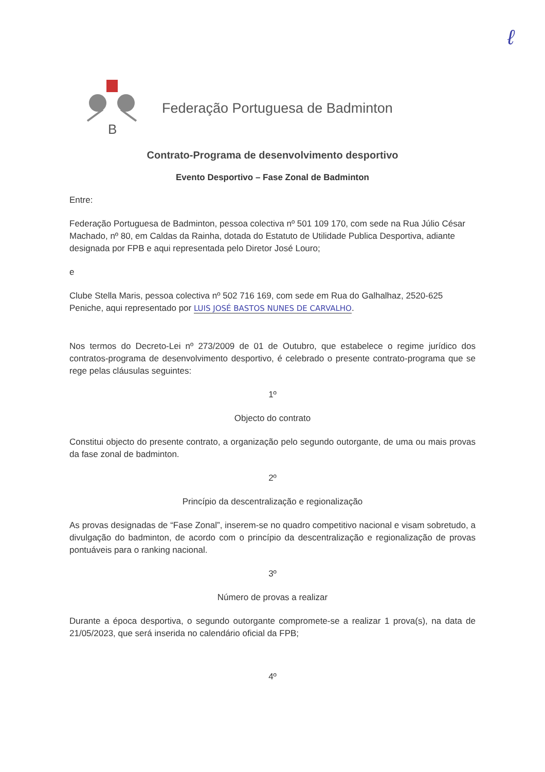ℓ
B
Federação Portuguesa de Badminton
Contrato-Programa de desenvolvimento desportivo
Evento Desportivo – Fase Zonal de Badminton
Entre:
Federação Portuguesa de Badminton, pessoa colectiva nº 501 109 170, com sede na Rua Júlio César Machado, nº 80, em Caldas da Rainha, dotada do Estatuto de Utilidade Publica Desportiva, adiante designada por FPB e aqui representada pelo Diretor José Louro;
e
Clube Stella Maris, pessoa colectiva nº 502 716 169, com sede em Rua do Galhalhaz, 2520-625 Peniche, aqui representado por LUIS JOSÉ BASTOS NUNES DE CARVALHO.
Nos termos do Decreto-Lei nº 273/2009 de 01 de Outubro, que estabelece o regime jurídico dos contratos-programa de desenvolvimento desportivo, é celebrado o presente contrato-programa que se rege pelas cláusulas seguintes:
1º
Objecto do contrato
Constitui objecto do presente contrato, a organização pelo segundo outorgante, de uma ou mais provas da fase zonal de badminton.
2º
Princípio da descentralização e regionalização
As provas designadas de “Fase Zonal”, inserem-se no quadro competitivo nacional e visam sobretudo, a divulgação do badminton, de acordo com o princípio da descentralização e regionalização de provas pontuáveis para o ranking nacional.
3º
Número de provas a realizar
Durante a época desportiva, o segundo outorgante compromete-se a realizar 1 prova(s), na data de 21/05/2023, que será inserida no calendário oficial da FPB;
4º